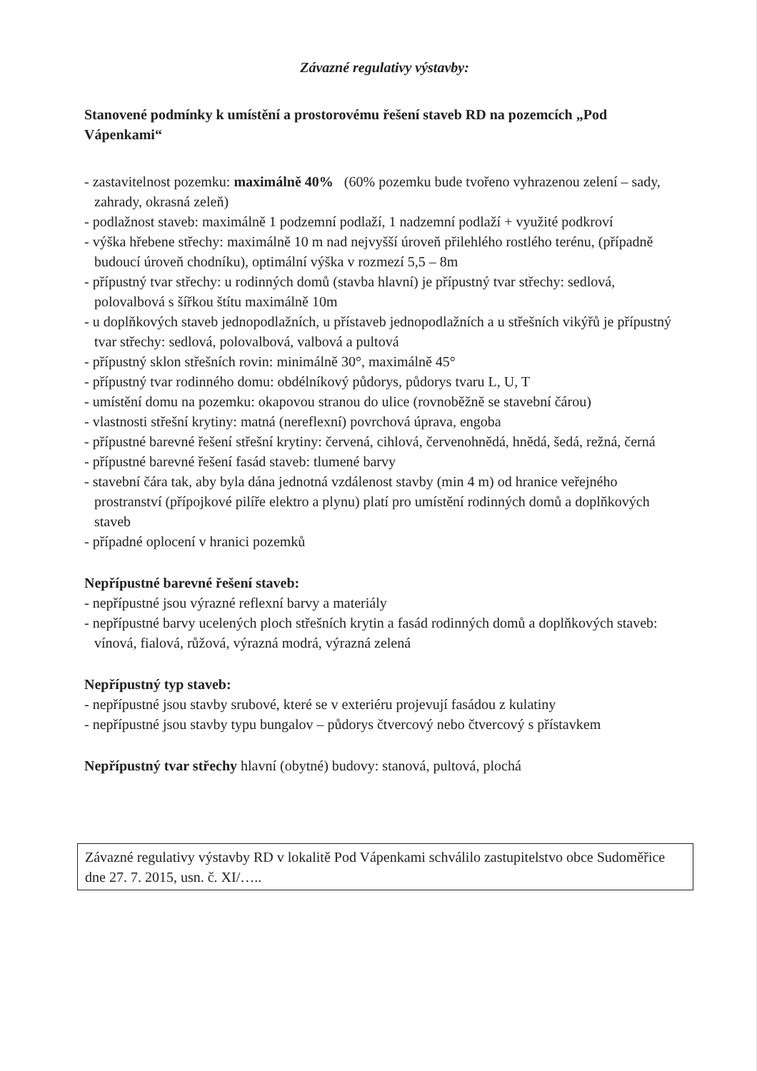Závazné regulativy výstavby:
Stanovené podmínky k umístění a prostorovému řešení staveb RD na pozemcích „Pod Vápenkami“
- zastavitelnost pozemku: maximálně 40% (60% pozemku bude tvořeno vyhrazenou zelení – sady, zahrady, okrasná zeleň)
- podlažnost staveb: maximálně 1 podzemní podlaží, 1 nadzemní podlaží + využité podkroví
- výška hřebene střechy: maximálně 10 m nad nejvyšší úroveň přilehlého rostlého terénu, (případně budoucí úroveň chodníku), optimální výška v rozmezí 5,5 – 8m
- přípustný tvar střechy: u rodinných domů (stavba hlavní) je přípustný tvar střechy: sedlová, polovalbová s šířkou štítu maximálně 10m
- u doplňkových staveb jednopodlažních, u přístaveb jednopodlažních a u střešních vikýřů je přípustný tvar střechy: sedlová, polovalbová, valbová a pultová
- přípustný sklon střešních rovin: minimálně 30°, maximálně 45°
- přípustný tvar rodinného domu: obdélníkový půdorys, půdorys tvaru L, U, T
- umístění domu na pozemku: okapovou stranou do ulice (rovnoběžně se stavební čárou)
- vlastnosti střešní krytiny: matná (nereflexní) povrchová úprava, engoba
- přípustné barevné řešení střešní krytiny: červená, cihlová, červenohnědá, hnědá, šedá, režná, černá
- přípustné barevné řešení fasád staveb: tlumené barvy
- stavební čára tak, aby byla dána jednotná vzdálenost stavby (min 4 m) od hranice veřejného prostranství (přípojkové pilíře elektro a plynu) platí pro umístění rodinných domů a doplňkových staveb
- případné oplocení v hranici pozemků
Nepřípustné barevné řešení staveb:
- nepřípustné jsou výrazné reflexní barvy a materiály
- nepřípustné barvy ucelených ploch střešních krytin a fasád rodinných domů a doplňkových staveb: vínová, fialová, růžová, výrazná modrá, výrazná zelená
Nepřípustný typ staveb:
- nepřípustné jsou stavby srubové, které se v exteriéru projevují fasádou z kulatiny
- nepřípustné jsou stavby typu bungalov – půdorys čtvercový nebo čtvercový s přístavkem
Nepřípustný tvar střechy hlavní (obytné) budovy: stanová, pultová, plochá
Závazné regulativy výstavby RD v lokalitě Pod Vápenkami schválilo zastupitelstvo obce Sudoměřice dne 27. 7. 2015, usn. č. XI/…..